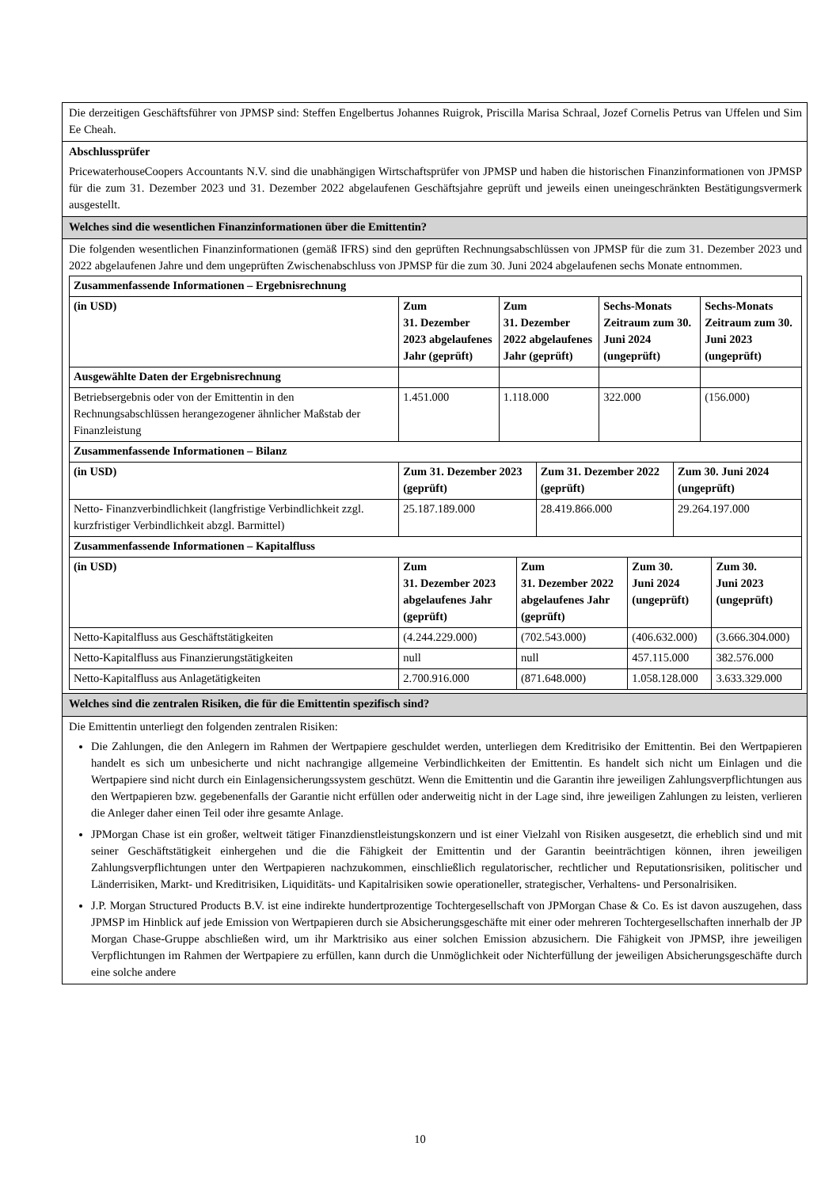Die derzeitigen Geschäftsführer von JPMSP sind: Steffen Engelbertus Johannes Ruigrok, Priscilla Marisa Schraal, Jozef Cornelis Petrus van Uffelen und Sim Ee Cheah.
Abschlussprüfer
PricewaterhouseCoopers Accountants N.V. sind die unabhängigen Wirtschaftsprüfer von JPMSP und haben die historischen Finanzinformationen von JPMSP für die zum 31. Dezember 2023 und 31. Dezember 2022 abgelaufenen Geschäftsjahre geprüft und jeweils einen uneingeschränkten Bestätigungsvermerk ausgestellt.
Welches sind die wesentlichen Finanzinformationen über die Emittentin?
Die folgenden wesentlichen Finanzinformationen (gemäß IFRS) sind den geprüften Rechnungsabschlüssen von JPMSP für die zum 31. Dezember 2023 und 2022 abgelaufenen Jahre und dem ungeprüften Zwischenabschluss von JPMSP für die zum 30. Juni 2024 abgelaufenen sechs Monate entnommen.
| Zusammenfassende Informationen – Ergebnisrechnung | | | | |
| (in USD) | Zum 31. Dezember 2023 abgelaufenes Jahr (geprüft) | Zum 31. Dezember 2022 abgelaufenes Jahr (geprüft) | Sechs-Monats Zeitraum zum 30. Juni 2024 (ungeprüft) | Sechs-Monats Zeitraum zum 30. Juni 2023 (ungeprüft) |
| Ausgewählte Daten der Ergebnisrechnung | | | | |
| Betriebsergebnis oder von der Emittentin in den Rechnungsabschlüssen herangezogener ähnlicher Maßstab der Finanzleistung | 1.451.000 | 1.118.000 | 322.000 | (156.000) |
| Zusammenfassende Informationen – Bilanz | | | |
| (in USD) | Zum 31. Dezember 2023 (geprüft) | Zum 31. Dezember 2022 (geprüft) | Zum 30. Juni 2024 (ungeprüft) |
| Netto- Finanzverbindlichkeit (langfristige Verbindlichkeit zzgl. kurzfristiger Verbindlichkeit abzgl. Barmittel) | 25.187.189.000 | 28.419.866.000 | 29.264.197.000 |
| Zusammenfassende Informationen – Kapitalfluss | | | | |
| (in USD) | Zum 31. Dezember 2023 abgelaufenes Jahr (geprüft) | Zum 31. Dezember 2022 abgelaufenes Jahr (geprüft) | Zum 30. Juni 2024 (ungeprüft) | Zum 30. Juni 2023 (ungeprüft) |
| Netto-Kapitalfluss aus Geschäftstätigkeiten | (4.244.229.000) | (702.543.000) | (406.632.000) | (3.666.304.000) |
| Netto-Kapitalfluss aus Finanzierungstätigkeiten | null | null | 457.115.000 | 382.576.000 |
| Netto-Kapitalfluss aus Anlagetätigkeiten | 2.700.916.000 | (871.648.000) | 1.058.128.000 | 3.633.329.000 |
Welches sind die zentralen Risiken, die für die Emittentin spezifisch sind?
Die Emittentin unterliegt den folgenden zentralen Risiken:
Die Zahlungen, die den Anlegern im Rahmen der Wertpapiere geschuldet werden, unterliegen dem Kreditrisiko der Emittentin. Bei den Wertpapieren handelt es sich um unbesicherte und nicht nachrangige allgemeine Verbindlichkeiten der Emittentin. Es handelt sich nicht um Einlagen und die Wertpapiere sind nicht durch ein Einlagensicherungssystem geschützt. Wenn die Emittentin und die Garantin ihre jeweiligen Zahlungsverpflichtungen aus den Wertpapieren bzw. gegebenenfalls der Garantie nicht erfüllen oder anderweitig nicht in der Lage sind, ihre jeweiligen Zahlungen zu leisten, verlieren die Anleger daher einen Teil oder ihre gesamte Anlage.
JPMorgan Chase ist ein großer, weltweit tätiger Finanzdienstleistungskonzern und ist einer Vielzahl von Risiken ausgesetzt, die erheblich sind und mit seiner Geschäftstätigkeit einhergehen und die die Fähigkeit der Emittentin und der Garantin beeinträchtigen können, ihren jeweiligen Zahlungsverpflichtungen unter den Wertpapieren nachzukommen, einschließlich regulatorischer, rechtlicher und Reputationsrisiken, politischer und Länderrisiken, Markt- und Kreditrisiken, Liquiditäts- und Kapitalrisiken sowie operationeller, strategischer, Verhaltens- und Personalrisiken.
J.P. Morgan Structured Products B.V. ist eine indirekte hundertprozentige Tochtergesellschaft von JPMorgan Chase & Co. Es ist davon auszugehen, dass JPMSP im Hinblick auf jede Emission von Wertpapieren durch sie Absicherungsgeschäfte mit einer oder mehreren Tochtergesellschaften innerhalb der JP Morgan Chase-Gruppe abschließen wird, um ihr Marktrisiko aus einer solchen Emission abzusichern. Die Fähigkeit von JPMSP, ihre jeweiligen Verpflichtungen im Rahmen der Wertpapiere zu erfüllen, kann durch die Unmöglichkeit oder Nichterfüllung der jeweiligen Absicherungsgeschäfte durch eine solche andere
10